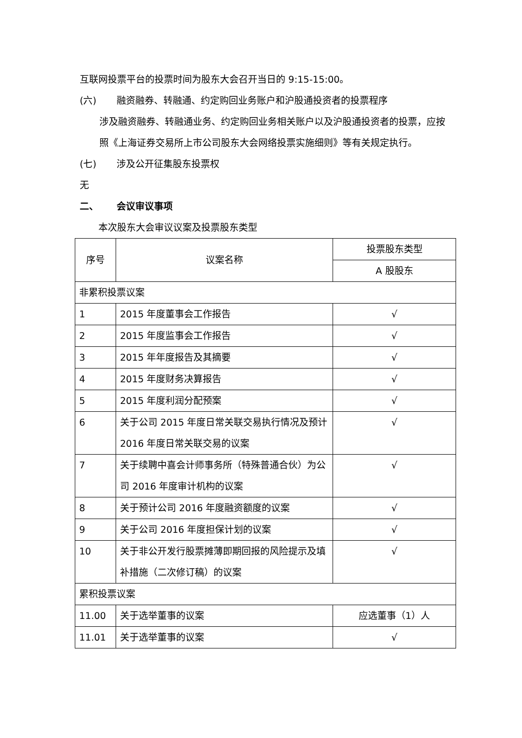互联网投票平台的投票时间为股东大会召开当日的 9:15-15:00。
(六) 融资融券、转融通、约定购回业务账户和沪股通投资者的投票程序
涉及融资融券、转融通业务、约定购回业务相关账户以及沪股通投资者的投票，应按照《上海证券交易所上市公司股东大会网络投票实施细则》等有关规定执行。
(七) 涉及公开征集股东投票权
无
二、 会议审议事项
本次股东大会审议议案及投票股东类型
| 序号 | 议案名称 | 投票股东类型 |
| | | A 股股东 |
| 非累积投票议案 | | |
| 1 | 2015 年度董事会工作报告 | √ |
| 2 | 2015 年度监事会工作报告 | √ |
| 3 | 2015 年年度报告及其摘要 | √ |
| 4 | 2015 年度财务决算报告 | √ |
| 5 | 2015 年度利润分配预案 | √ |
| 6 | 关于公司 2015 年度日常关联交易执行情况及预计 2016 年度日常关联交易的议案 | √ |
| 7 | 关于续聘中喜会计师事务所（特殊普通合伙）为公司 2016 年度审计机构的议案 | √ |
| 8 | 关于预计公司 2016 年度融资额度的议案 | √ |
| 9 | 关于公司 2016 年度担保计划的议案 | √ |
| 10 | 关于非公开发行股票摊薄即期回报的风险提示及填补措施（二次修订稿）的议案 | √ |
| 累积投票议案 | | |
| 11.00 | 关于选举董事的议案 | 应选董事（1）人 |
| 11.01 | 关于选举董事的议案 | √ |